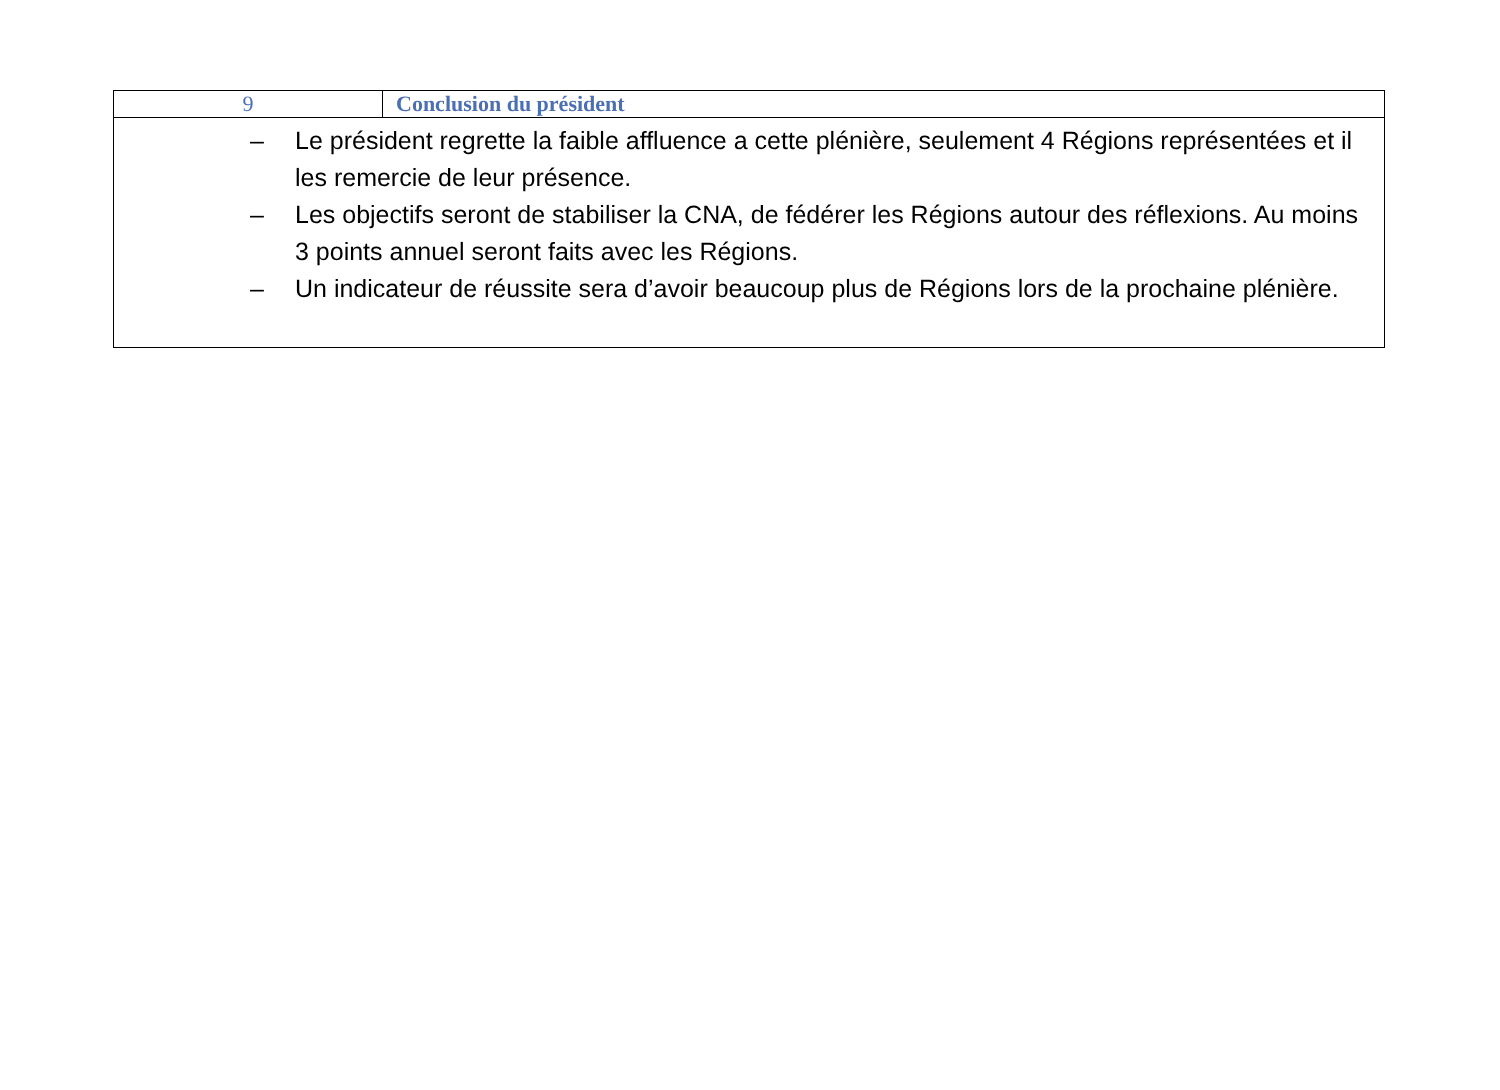| 9 | Conclusion du président |
| – Le président regrette la faible affluence a cette plénière, seulement 4 Régions représentées et il les remercie de leur présence. – Les objectifs seront de stabiliser la CNA, de fédérer les Régions autour des réflexions. Au moins 3 points annuel seront faits avec les Régions. – Un indicateur de réussite sera d’avoir beaucoup plus de Régions lors de la prochaine plénière. | |